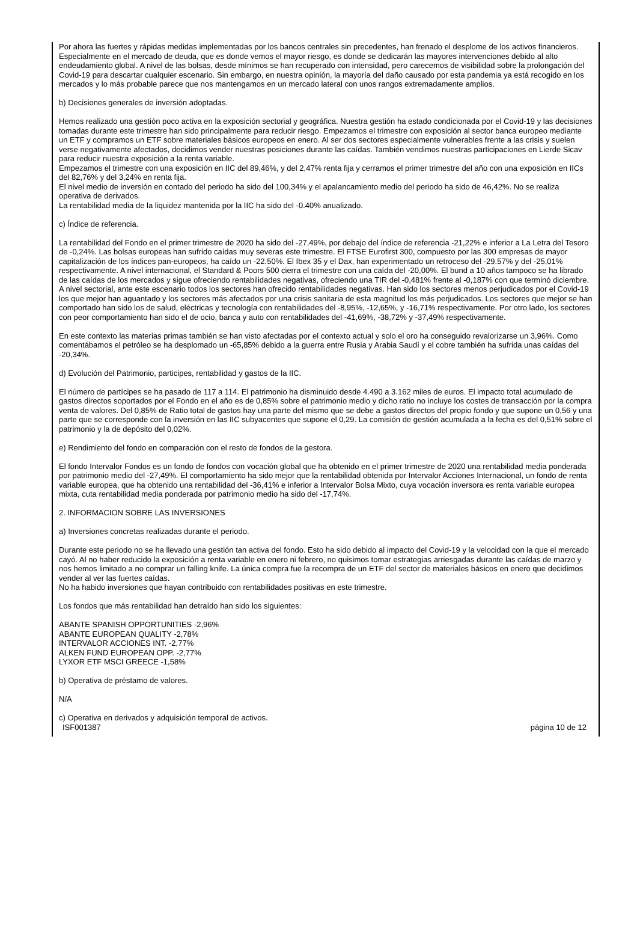Por ahora las fuertes y rápidas medidas implementadas por los bancos centrales sin precedentes, han frenado el desplome de los activos financieros. Especialmente en el mercado de deuda, que es donde vemos el mayor riesgo, es donde se dedicarán las mayores intervenciones debido al alto endeudamiento global. A nivel de las bolsas, desde mínimos se han recuperado con intensidad, pero carecemos de visibilidad sobre la prolongación del Covid-19 para descartar cualquier escenario. Sin embargo, en nuestra opinión, la mayoría del daño causado por esta pandemia ya está recogido en los mercados y lo más probable parece que nos mantengamos en un mercado lateral con unos rangos extremadamente amplios.
b) Decisiones generales de inversión adoptadas.
Hemos realizado una gestión poco activa en la exposición sectorial y geográfica. Nuestra gestión ha estado condicionada por el Covid-19 y las decisiones tomadas durante este trimestre han sido principalmente para reducir riesgo. Empezamos el trimestre con exposición al sector banca europeo mediante un ETF y compramos un ETF sobre materiales básicos europeos en enero. Al ser dos sectores especialmente vulnerables frente a las crisis y suelen verse negativamente afectados, decidimos vender nuestras posiciones durante las caídas. También vendimos nuestras participaciones en Lierde Sicav para reducir nuestra exposición a la renta variable.
Empezamos el trimestre con una exposición en IIC del 89,46%, y del 2,47% renta fija y cerramos el primer trimestre del año con una exposición en IICs del 82,76% y del 3,24% en renta fija.
El nivel medio de inversión en contado del periodo ha sido del 100,34% y el apalancamiento medio del periodo ha sido de 46,42%. No se realiza operativa de derivados.
La rentabilidad media de la liquidez mantenida por la IIC ha sido del -0.40% anualizado.
c) Índice de referencia.
La rentabilidad del Fondo en el primer trimestre de 2020 ha sido del -27,49%, por debajo del índice de referencia -21,22% e inferior a La Letra del Tesoro de -0,24%. Las bolsas europeas han sufrido caídas muy severas este trimestre. El FTSE Eurofirst 300, compuesto por las 300 empresas de mayor capitalización de los índices pan-europeos, ha caído un -22.50%. El Ibex 35 y el Dax, han experimentado un retroceso del -29.57% y del -25,01% respectivamente. A nivel internacional, el Standard & Poors 500 cierra el trimestre con una caída del -20,00%. El bund a 10 años tampoco se ha librado de las caídas de los mercados y sigue ofreciendo rentabilidades negativas, ofreciendo una TIR del -0,481% frente al -0,187% con que terminó diciembre.
A nivel sectorial, ante este escenario todos los sectores han ofrecido rentabilidades negativas. Han sido los sectores menos perjudicados por el Covid-19 los que mejor han aguantado y los sectores más afectados por una crisis sanitaria de esta magnitud los más perjudicados. Los sectores que mejor se han comportado han sido los de salud, eléctricas y tecnología con rentabilidades del -8,95%, -12,65%, y -16,71% respectivamente. Por otro lado, los sectores con peor comportamiento han sido el de ocio, banca y auto con rentabilidades del -41,69%, -38,72% y -37,49% respectivamente.
En este contexto las materias primas también se han visto afectadas por el contexto actual y solo el oro ha conseguido revalorizarse un 3,96%. Como comentábamos el petróleo se ha desplomado un -65,85% debido a la guerra entre Rusia y Arabia Saudí y el cobre también ha sufrida unas caídas del -20,34%.
d) Evolución del Patrimonio, participes, rentabilidad y gastos de la IIC.
El número de partícipes se ha pasado de 117 a 114. El patrimonio ha disminuido desde 4.490 a 3.162 miles de euros. El impacto total acumulado de gastos directos soportados por el Fondo en el año es de 0,85% sobre el patrimonio medio y dicho ratio no incluye los costes de transacción por la compra venta de valores. Del 0,85% de Ratio total de gastos hay una parte del mismo que se debe a gastos directos del propio fondo y que supone un 0,56 y una parte que se corresponde con la inversión en las IIC subyacentes que supone el 0,29. La comisión de gestión acumulada a la fecha es del 0,51% sobre el patrimonio y la de depósito del 0,02%.
e) Rendimiento del fondo en comparación con el resto de fondos de la gestora.
El fondo Intervalor Fondos es un fondo de fondos con vocación global que ha obtenido en el primer trimestre de 2020 una rentabilidad media ponderada por patrimonio medio del -27,49%. El comportamiento ha sido mejor que la rentabilidad obtenida por Intervalor Acciones Internacional, un fondo de renta variable europea, que ha obtenido una rentabilidad del -36,41% e inferior a Intervalor Bolsa Mixto, cuya vocación inversora es renta variable europea mixta, cuta rentabilidad media ponderada por patrimonio medio ha sido del -17,74%.
2. INFORMACION SOBRE LAS INVERSIONES
a) Inversiones concretas realizadas durante el periodo.
Durante este periodo no se ha llevado una gestión tan activa del fondo. Esto ha sido debido al impacto del Covid-19 y la velocidad con la que el mercado cayó. Al no haber reducido la exposición a renta variable en enero ni febrero, no quisimos tomar estrategias arriesgadas durante las caídas de marzo y nos hemos limitado a no comprar un falling knife. La única compra fue la recompra de un ETF del sector de materiales básicos en enero que decidimos vender al ver las fuertes caídas.
No ha habido inversiones que hayan contribuido con rentabilidades positivas en este trimestre.
Los fondos que más rentabilidad han detraído han sido los siguientes:
ABANTE SPANISH OPPORTUNITIES -2,96%
ABANTE EUROPEAN QUALITY -2,78%
INTERVALOR ACCIONES INT. -2,77%
ALKEN FUND EUROPEAN OPP. -2,77%
LYXOR ETF MSCI GREECE -1,58%
b) Operativa de préstamo de valores.
N/A
c) Operativa en derivados y adquisición temporal de activos.
ISF001387 página 10 de 12